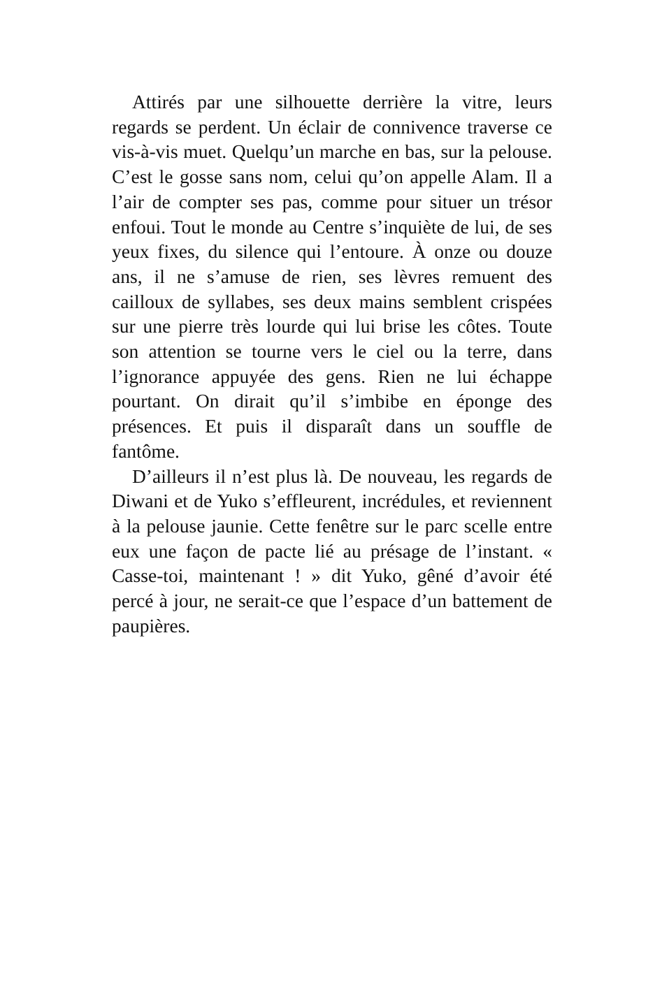Attirés par une silhouette derrière la vitre, leurs regards se perdent. Un éclair de connivence traverse ce vis-à-vis muet. Quelqu’un marche en bas, sur la pelouse. C’est le gosse sans nom, celui qu’on appelle Alam. Il a l’air de compter ses pas, comme pour situer un trésor enfoui. Tout le monde au Centre s’inquiète de lui, de ses yeux fixes, du silence qui l’entoure. À onze ou douze ans, il ne s’amuse de rien, ses lèvres remuent des cailloux de syllabes, ses deux mains semblent crispées sur une pierre très lourde qui lui brise les côtes. Toute son attention se tourne vers le ciel ou la terre, dans l’ignorance appuyée des gens. Rien ne lui échappe pourtant. On dirait qu’il s’imbibe en éponge des présences. Et puis il disparaît dans un souffle de fantôme.
D’ailleurs il n’est plus là. De nouveau, les regards de Diwani et de Yuko s’effleurent, incrédules, et reviennent à la pelouse jaunie. Cette fenêtre sur le parc scelle entre eux une façon de pacte lié au présage de l’instant. « Casse-toi, maintenant ! » dit Yuko, gêné d’avoir été percé à jour, ne serait-ce que l’espace d’un battement de paupières.